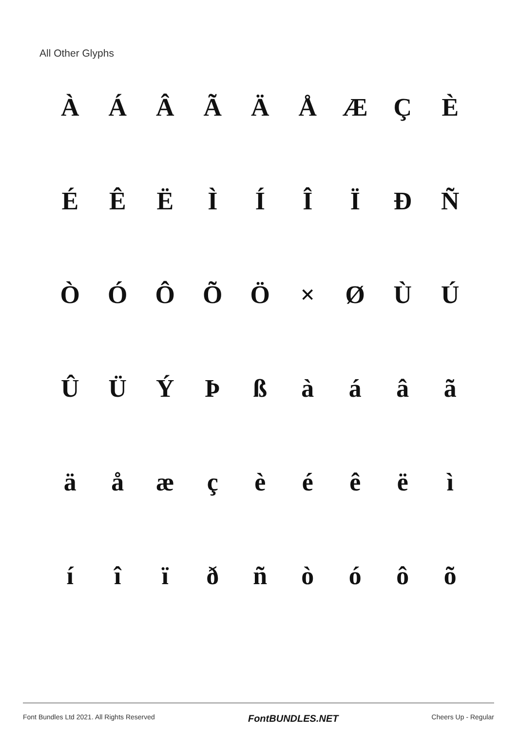All Other Glyphs
À Á Â Ã Ä Å Æ Ç È
É Ê Ë Ì Í Î Ï Ð Ñ
Ò Ó Ô Õ Ö × Ø Ù Ú
Û Ü Ý Þ ß à á â ã
ä å æ ç è é ê ë ì
í î ï ð ñ ò ó ô õ
Font Bundles Ltd 2021. All Rights Reserved FontBUNDLES.NET Cheers Up - Regular